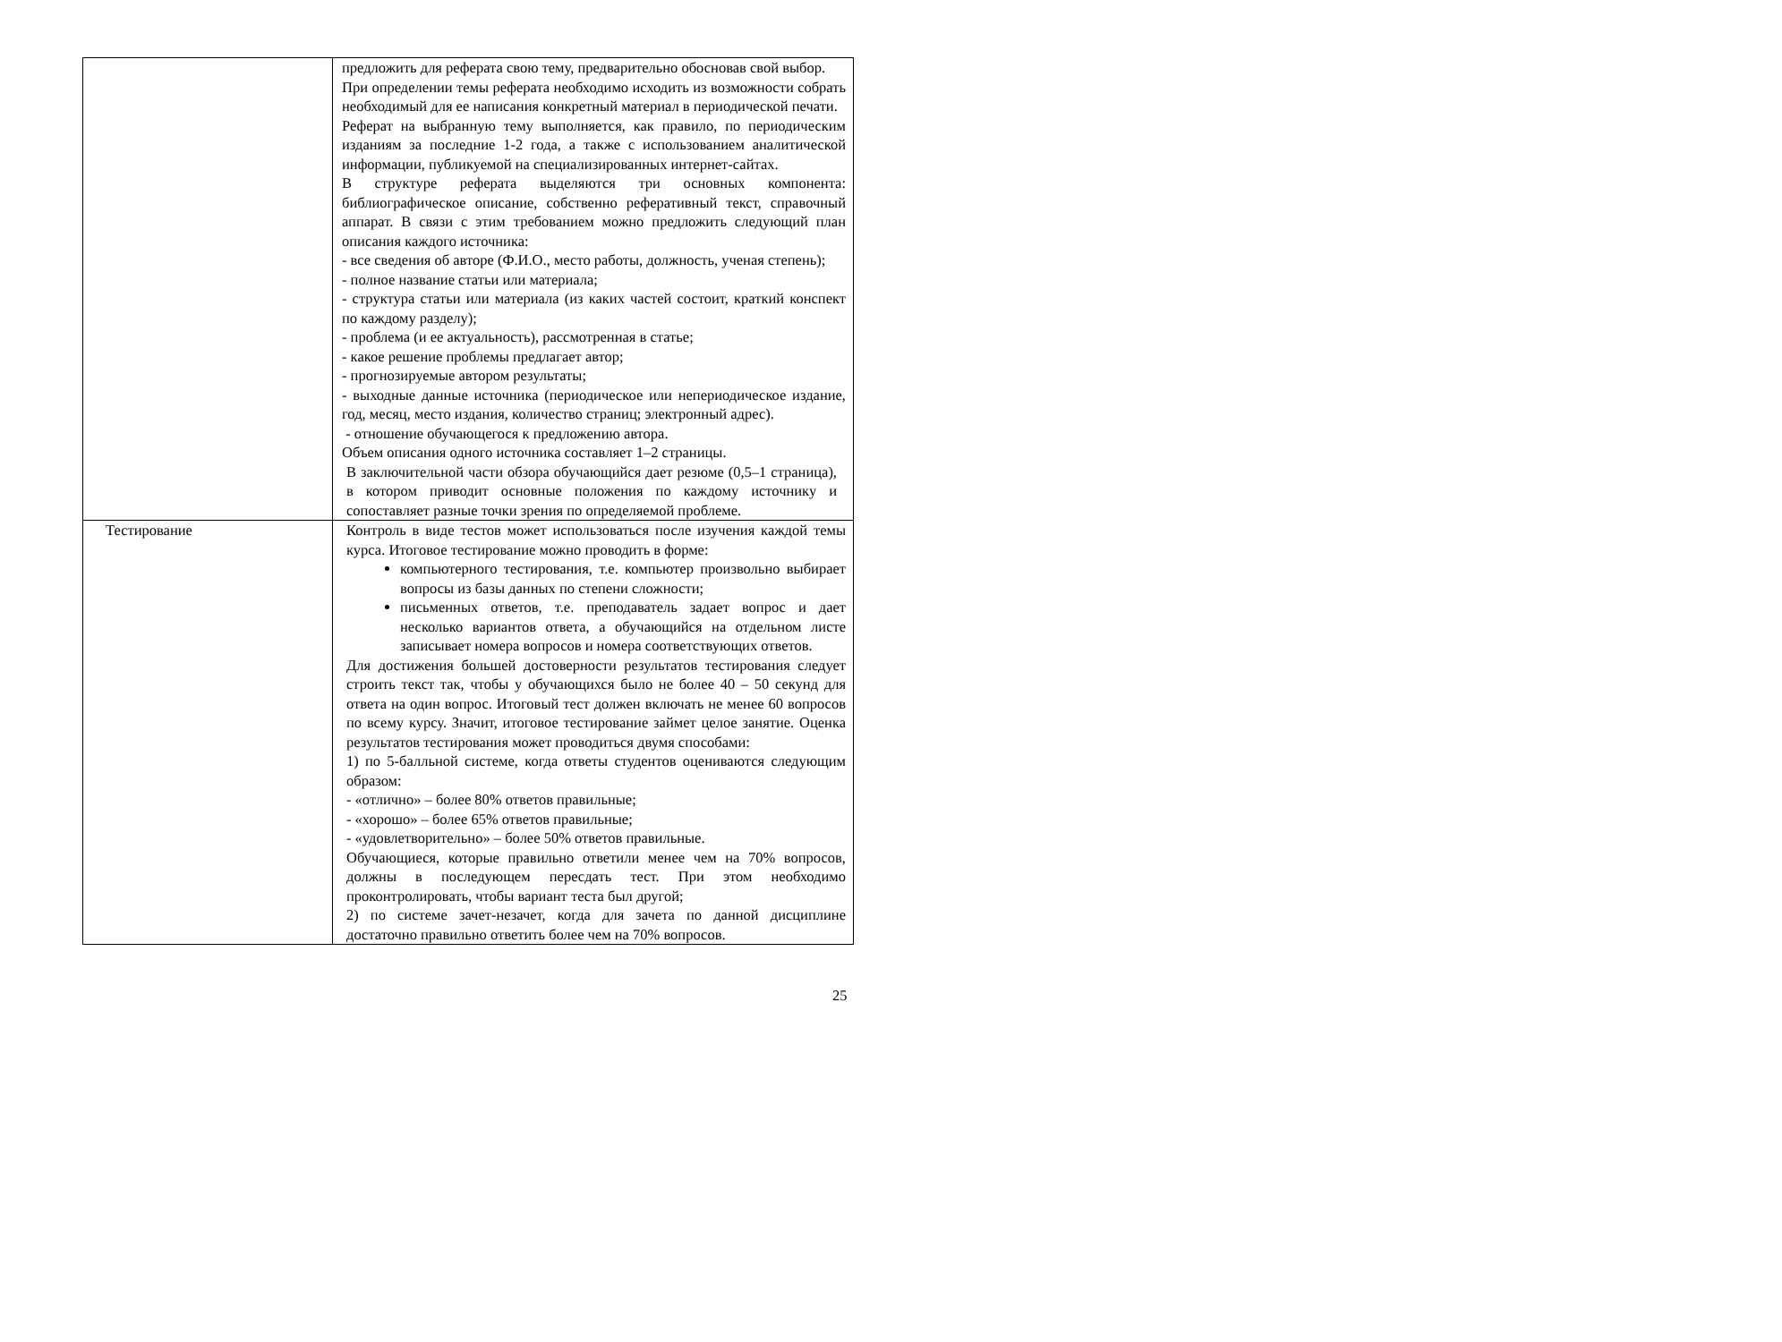| | предложить для реферата свою тему, предварительно обосновав свой выбор. При определении темы реферата необходимо исходить из возможности собрать необходимый для ее написания конкретный материал в периодической печати. Реферат на выбранную тему выполняется, как правило, по периодическим изданиям за последние 1-2 года, а также с использованием аналитической информации, публикуемой на специализированных интернет-сайтах. В структуре реферата выделяются три основных компонента: библиографическое описание, собственно реферативный текст, справочный аппарат. В связи с этим требованием можно предложить следующий план описания каждого источника: - все сведения об авторе (Ф.И.О., место работы, должность, ученая степень); - полное название статьи или материала; - структура статьи или материала (из каких частей состоит, краткий конспект по каждому разделу); - проблема (и ее актуальность), рассмотренная в статье; - какое решение проблемы предлагает автор; - прогнозируемые автором результаты; - выходные данные источника (периодическое или непериодическое издание, год, месяц, место издания, количество страниц; электронный адрес). - отношение обучающегося к предложению автора. Объем описания одного источника составляет 1–2 страницы. В заключительной части обзора обучающийся дает резюме (0,5–1 страница), в котором приводит основные положения по каждому источнику и сопоставляет разные точки зрения по определяемой проблеме. |
| Тестирование | Контроль в виде тестов может использоваться после изучения каждой темы курса. Итоговое тестирование можно проводить в форме: компьютерного тестирования, т.е. компьютер произвольно выбирает вопросы из базы данных по степени сложности; письменных ответов, т.е. преподаватель задает вопрос и дает несколько вариантов ответа, а обучающийся на отдельном листе записывает номера вопросов и номера соответствующих ответов. Для достижения большей достоверности результатов тестирования следует строить текст так, чтобы у обучающихся было не более 40 – 50 секунд для ответа на один вопрос. Итоговый тест должен включать не менее 60 вопросов по всему курсу. Значит, итоговое тестирование займет целое занятие. Оценка результатов тестирования может проводиться двумя способами: 1) по 5-балльной системе, когда ответы студентов оцениваются следующим образом: - «отлично» – более 80% ответов правильные; - «хорошо» – более 65% ответов правильные; - «удовлетворительно» – более 50% ответов правильные. Обучающиеся, которые правильно ответили менее чем на 70% вопросов, должны в последующем пересдать тест. При этом необходимо проконтролировать, чтобы вариант теста был другой; 2) по системе зачет-незачет, когда для зачета по данной дисциплине достаточно правильно ответить более чем на 70% вопросов. |
25